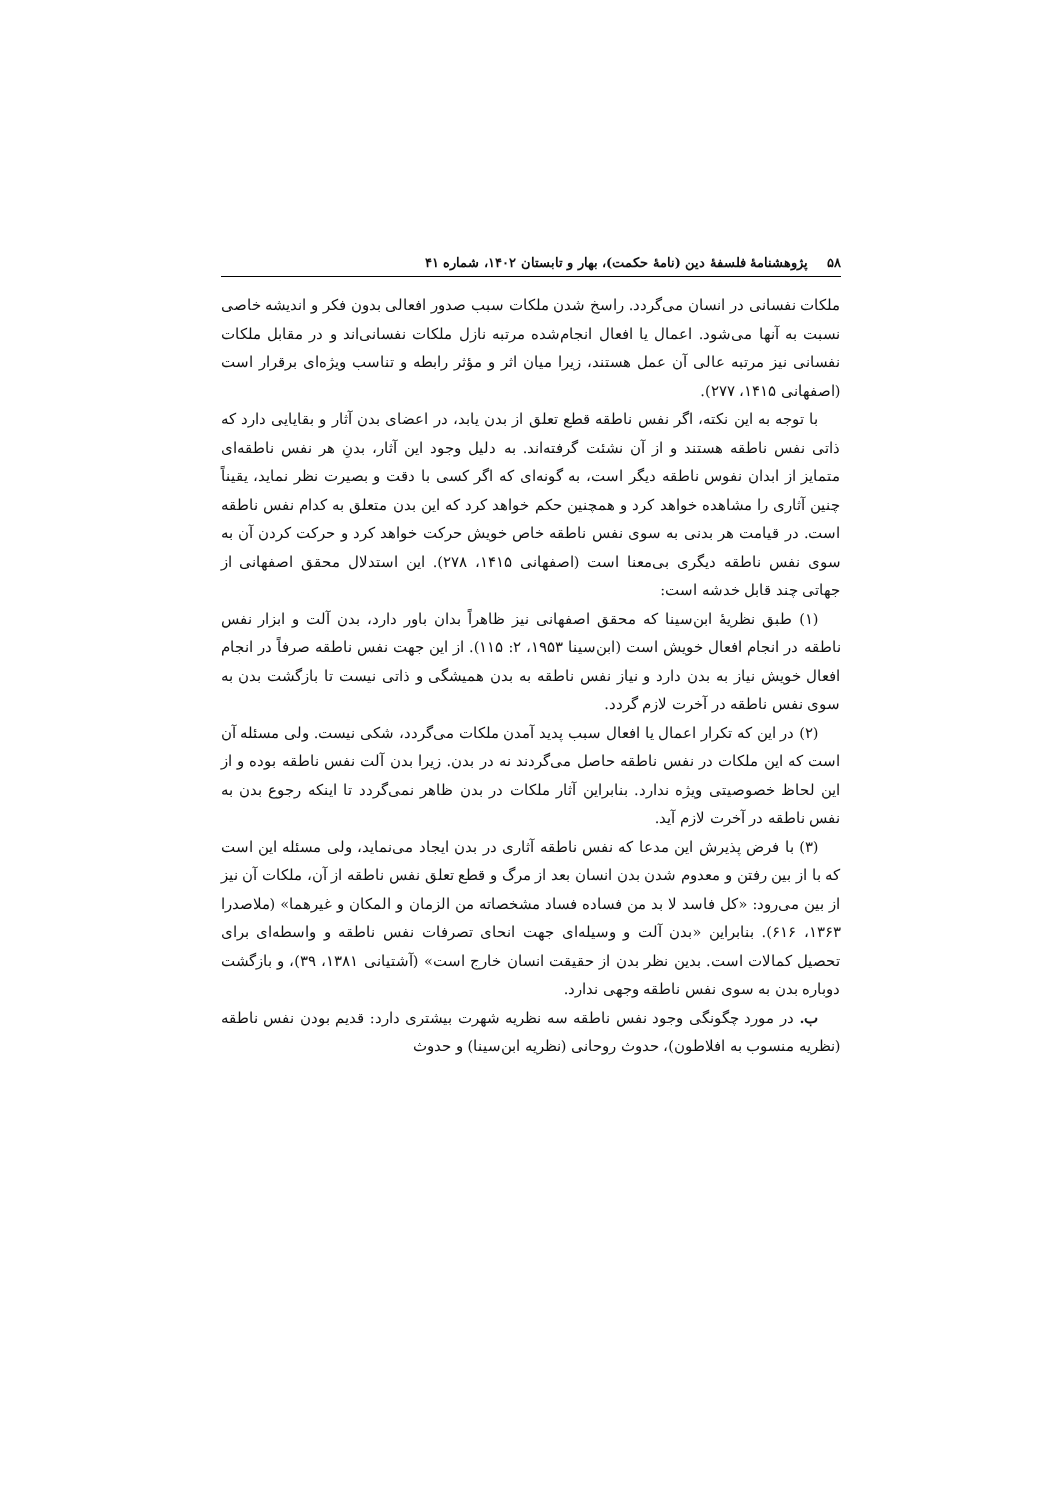۵۸پژوهشنامهٔ فلسفهٔ دین (نامهٔ حکمت)، بهار و تابستان ۱۴۰۲، شماره ۴۱
ملکات نفسانی در انسان می‌گردد. راسخ شدن ملکات سبب صدور افعالی بدون فکر و اندیشه خاصی نسبت به آنها می‌شود. اعمال یا افعال انجام‌شده مرتبه نازل ملکات نفسانی‌اند و در مقابل ملکات نفسانی نیز مرتبه عالی آن عمل هستند، زیرا میان اثر و مؤثر رابطه و تناسب ویژه‌ای برقرار است (اصفهانی ۱۴۱۵، ۲۷۷).
با توجه به این نکته، اگر نفس ناطقه قطع تعلق از بدن یابد، در اعضای بدن آثار و بقایایی دارد که ذاتی نفس ناطقه هستند و از آن نشئت گرفته‌اند. به دلیل وجود این آثار، بدنِ هر نفس ناطقه‌ای متمایز از ابدان نفوس ناطقه دیگر است، به گونه‌ای که اگر کسی با دقت و بصیرت نظر نماید، یقیناً چنین آثاری را مشاهده خواهد کرد و همچنین حکم خواهد کرد که این بدن متعلق به کدام نفس ناطقه است. در قیامت هر بدنی به سوی نفس ناطقه خاص خویش حرکت خواهد کرد و حرکت کردن آن به سوی نفس ناطقه دیگری بی‌معنا است (اصفهانی ۱۴۱۵، ۲۷۸). این استدلال محقق اصفهانی از جهاتی چند قابل خدشه است:
(۱) طبق نظریهٔ ابن‌سینا که محقق اصفهانی نیز ظاهراً بدان باور دارد، بدن آلت و ابزار نفس ناطقه در انجام افعال خویش است (ابن‌سینا ۱۹۵۳، ۲: ۱۱۵). از این جهت نفس ناطقه صرفاً در انجام افعال خویش نیاز به بدن دارد و نیاز نفس ناطقه به بدن همیشگی و ذاتی نیست تا بازگشت بدن به سوی نفس ناطقه در آخرت لازم گردد.
(۲) در این که تکرار اعمال یا افعال سبب پدید آمدن ملکات می‌گردد، شکی نیست. ولی مسئله آن است که این ملکات در نفس ناطقه حاصل می‌گردند نه در بدن. زیرا بدن آلت نفس ناطقه بوده و از این لحاظ خصوصیتی ویژه ندارد. بنابراین آثار ملکات در بدن ظاهر نمی‌گردد تا اینکه رجوع بدن به نفس ناطقه در آخرت لازم آید.
(۳) با فرض پذیرش این مدعا که نفس ناطقه آثاری در بدن ایجاد می‌نماید، ولی مسئله این است که با از بین رفتن و معدوم شدن بدن انسان بعد از مرگ و قطع تعلق نفس ناطقه از آن، ملکات آن نیز از بین می‌رود: «کل فاسد لا بد من فساده فساد مشخصاته من الزمان و المکان و غیرهما» (ملاصدرا ۱۳۶۳، ۶۱۶). بنابراین «بدن آلت و وسیله‌ای جهت انحای تصرفات نفس ناطقه و واسطه‌ای برای تحصیل کمالات است. بدین نظر بدن از حقیقت انسان خارج است» (آشتیانی ۱۳۸۱، ۳۹)، و بازگشت دوباره بدن به سوی نفس ناطقه وجهی ندارد.
ب. در مورد چگونگی وجود نفس ناطقه سه نظریه شهرت بیشتری دارد: قدیم بودن نفس ناطقه (نظریه منسوب به افلاطون)، حدوث روحانی (نظریه ابن‌سینا) و حدوث